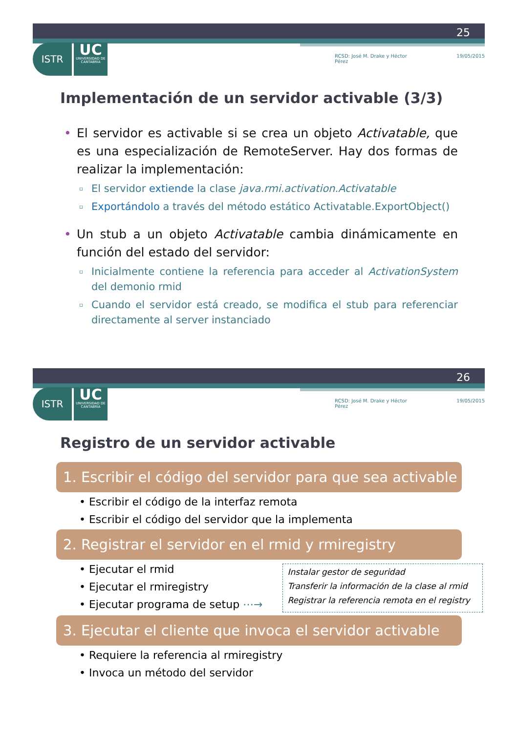25
ISTR
UC
UNIVERSIDAD DE CANTABRIA
RCSD: José M. Drake y Héctor Pérez 19/05/2015
Implementación de un servidor activable (3/3)
• El servidor es activable si se crea un objeto Activatable, que es una especialización de RemoteServer. Hay dos formas de realizar la implementación:
▫ El servidor extiende la clase java.rmi.activation.Activatable
▫ Exportándolo a través del método estático Activatable.ExportObject()
• Un stub a un objeto Activatable cambia dinámicamente en función del estado del servidor:
▫ Inicialmente contiene la referencia para acceder al ActivationSystem del demonio rmid
▫ Cuando el servidor está creado, se modifica el stub para referenciar directamente al server instanciado
26
ISTR
UC
UNIVERSIDAD DE CANTABRIA
RCSD: José M. Drake y Héctor Pérez 19/05/2015
Registro de un servidor activable
1. Escribir el código del servidor para que sea activable
• Escribir el código de la interfaz remota
• Escribir el código del servidor que la implementa
2. Registrar el servidor en el rmid y rmiregistry
• Ejecutar el rmid
• Ejecutar el rmiregistry
• Ejecutar programa de setup ⋯→
Instalar gestor de seguridad
Transferir la información de la clase al rmid
Registrar la referencia remota en el registry
3. Ejecutar el cliente que invoca el servidor activable
• Requiere la referencia al rmiregistry
• Invoca un método del servidor